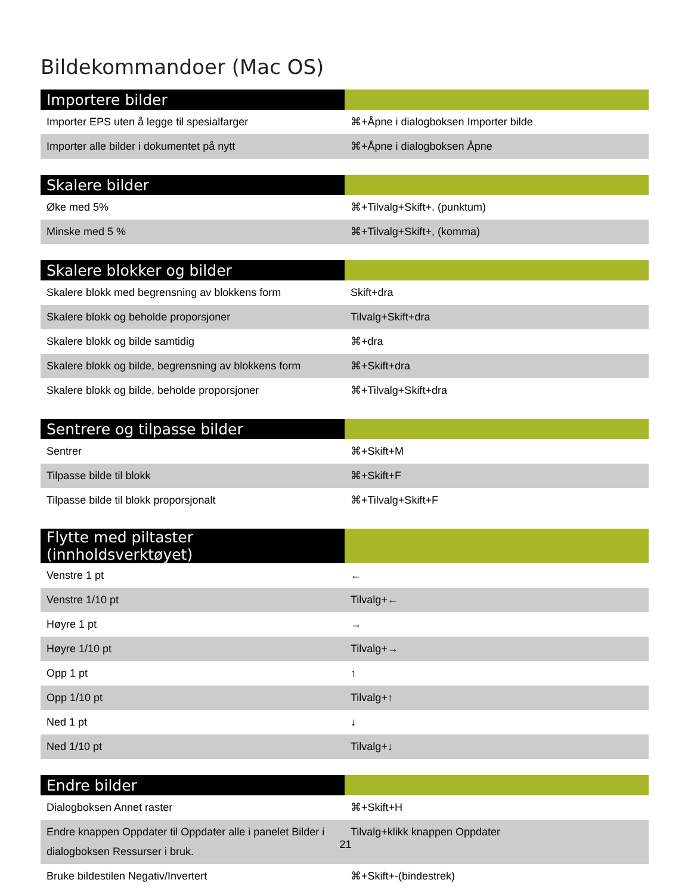Bildekommandoer (Mac OS)
| Importere bilder | |
| --- | --- |
| Importer EPS uten å legge til spesialfarger | ⌘+Åpne i dialogboksen Importer bilde |
| Importer alle bilder i dokumentet på nytt | ⌘+Åpne i dialogboksen Åpne |
| Skalere bilder | |
| --- | --- |
| Øke med 5% | ⌘+Tilvalg+Skift+. (punktum) |
| Minske med 5 % | ⌘+Tilvalg+Skift+, (komma) |
| Skalere blokker og bilder | |
| --- | --- |
| Skalere blokk med begrensning av blokkens form | Skift+dra |
| Skalere blokk og beholde proporsjoner | Tilvalg+Skift+dra |
| Skalere blokk og bilde samtidig | ⌘+dra |
| Skalere blokk og bilde, begrensning av blokkens form | ⌘+Skift+dra |
| Skalere blokk og bilde, beholde proporsjoner | ⌘+Tilvalg+Skift+dra |
| Sentrere og tilpasse bilder | |
| --- | --- |
| Sentrer | ⌘+Skift+M |
| Tilpasse bilde til blokk | ⌘+Skift+F |
| Tilpasse bilde til blokk proporsjonalt | ⌘+Tilvalg+Skift+F |
| Flytte med piltaster (innholdsverktøyet) | |
| --- | --- |
| Venstre 1 pt | ← |
| Venstre 1/10 pt | Tilvalg+← |
| Høyre 1 pt | → |
| Høyre 1/10 pt | Tilvalg+→ |
| Opp 1 pt | ↑ |
| Opp 1/10 pt | Tilvalg+↑ |
| Ned 1 pt | ↓ |
| Ned 1/10 pt | Tilvalg+↓ |
| Endre bilder | |
| --- | --- |
| Dialogboksen Annet raster | ⌘+Skift+H |
| Endre knappen Oppdater til Oppdater alle i panelet Bilder i dialogboksen Ressurser i bruk. | Tilvalg+klikk knappen Oppdater |
| Bruke bildestilen Negativ/Invertert | ⌘+Skift+-(bindestrek) |
21